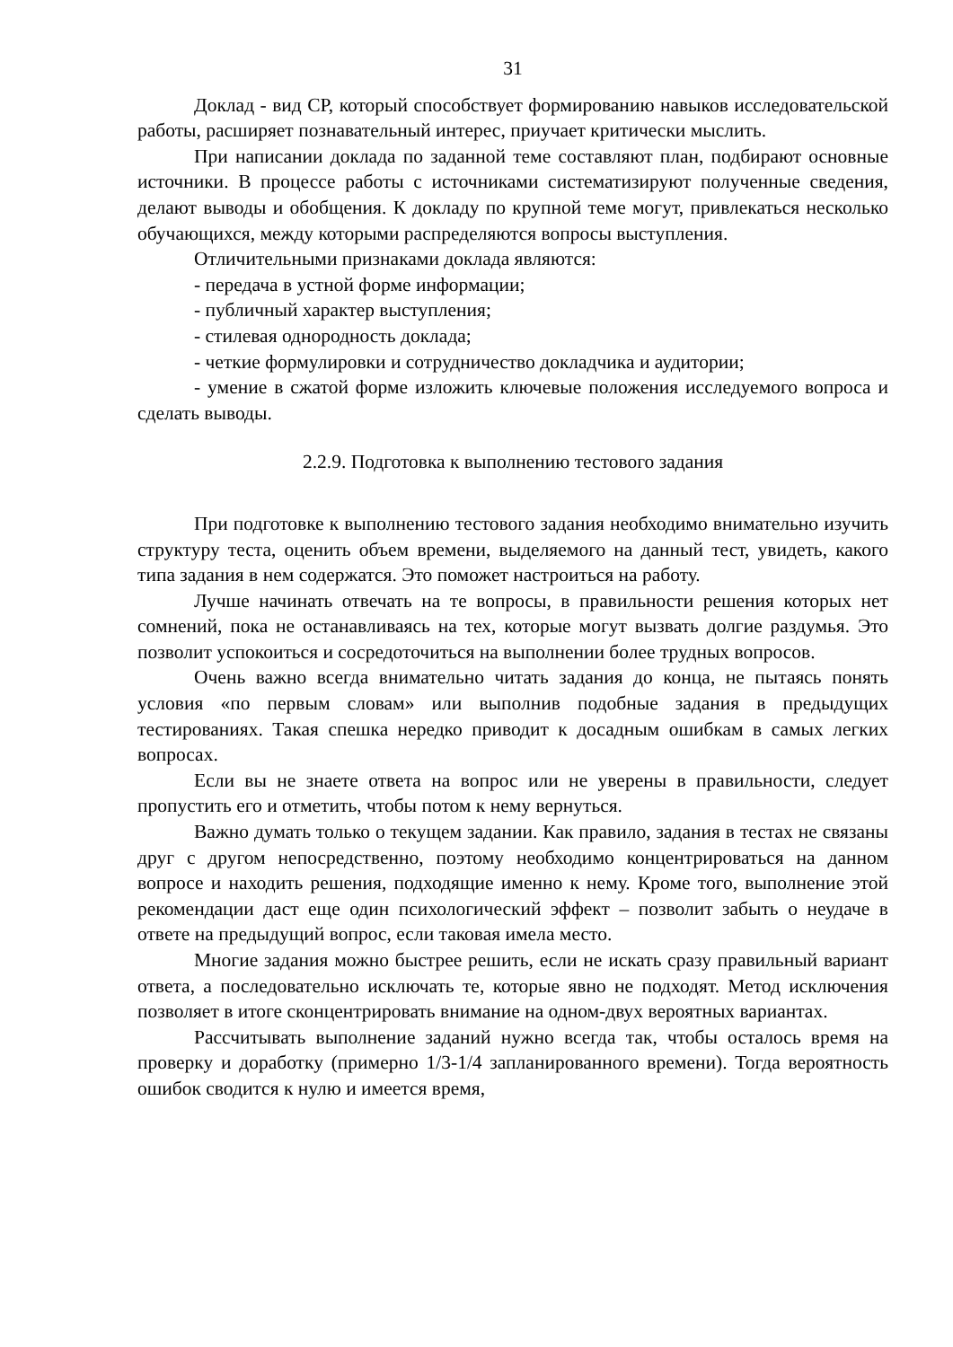31
Доклад - вид СР, который способствует формированию навыков исследовательской работы, расширяет познавательный интерес, приучает критически мыслить.
При написании доклада по заданной теме составляют план, подбирают основные источники. В процессе работы с источниками систематизируют полученные сведения, делают выводы и обобщения. К докладу по крупной теме могут, привлекаться несколько обучающихся, между которыми распределяются вопросы выступления.
Отличительными признаками доклада являются:
- передача в устной форме информации;
- публичный характер выступления;
- стилевая однородность доклада;
- четкие формулировки и сотрудничество докладчика и аудитории;
- умение в сжатой форме изложить ключевые положения исследуемого вопроса и сделать выводы.
2.2.9. Подготовка к выполнению тестового задания
При подготовке к выполнению тестового задания необходимо внимательно изучить структуру теста, оценить объем времени, выделяемого на данный тест, увидеть, какого типа задания в нем содержатся. Это поможет настроиться на работу.
Лучше начинать отвечать на те вопросы, в правильности решения которых нет сомнений, пока не останавливаясь на тех, которые могут вызвать долгие раздумья. Это позволит успокоиться и сосредоточиться на выполнении более трудных вопросов.
Очень важно всегда внимательно читать задания до конца, не пытаясь понять условия «по первым словам» или выполнив подобные задания в предыдущих тестированиях. Такая спешка нередко приводит к досадным ошибкам в самых легких вопросах.
Если вы не знаете ответа на вопрос или не уверены в правильности, следует пропустить его и отметить, чтобы потом к нему вернуться.
Важно думать только о текущем задании. Как правило, задания в тестах не связаны друг с другом непосредственно, поэтому необходимо концентрироваться на данном вопросе и находить решения, подходящие именно к нему. Кроме того, выполнение этой рекомендации даст еще один психологический эффект – позволит забыть о неудаче в ответе на предыдущий вопрос, если таковая имела место.
Многие задания можно быстрее решить, если не искать сразу правильный вариант ответа, а последовательно исключать те, которые явно не подходят. Метод исключения позволяет в итоге сконцентрировать внимание на одном-двух вероятных вариантах.
Рассчитывать выполнение заданий нужно всегда так, чтобы осталось время на проверку и доработку (примерно 1/3-1/4 запланированного времени). Тогда вероятность ошибок сводится к нулю и имеется время,